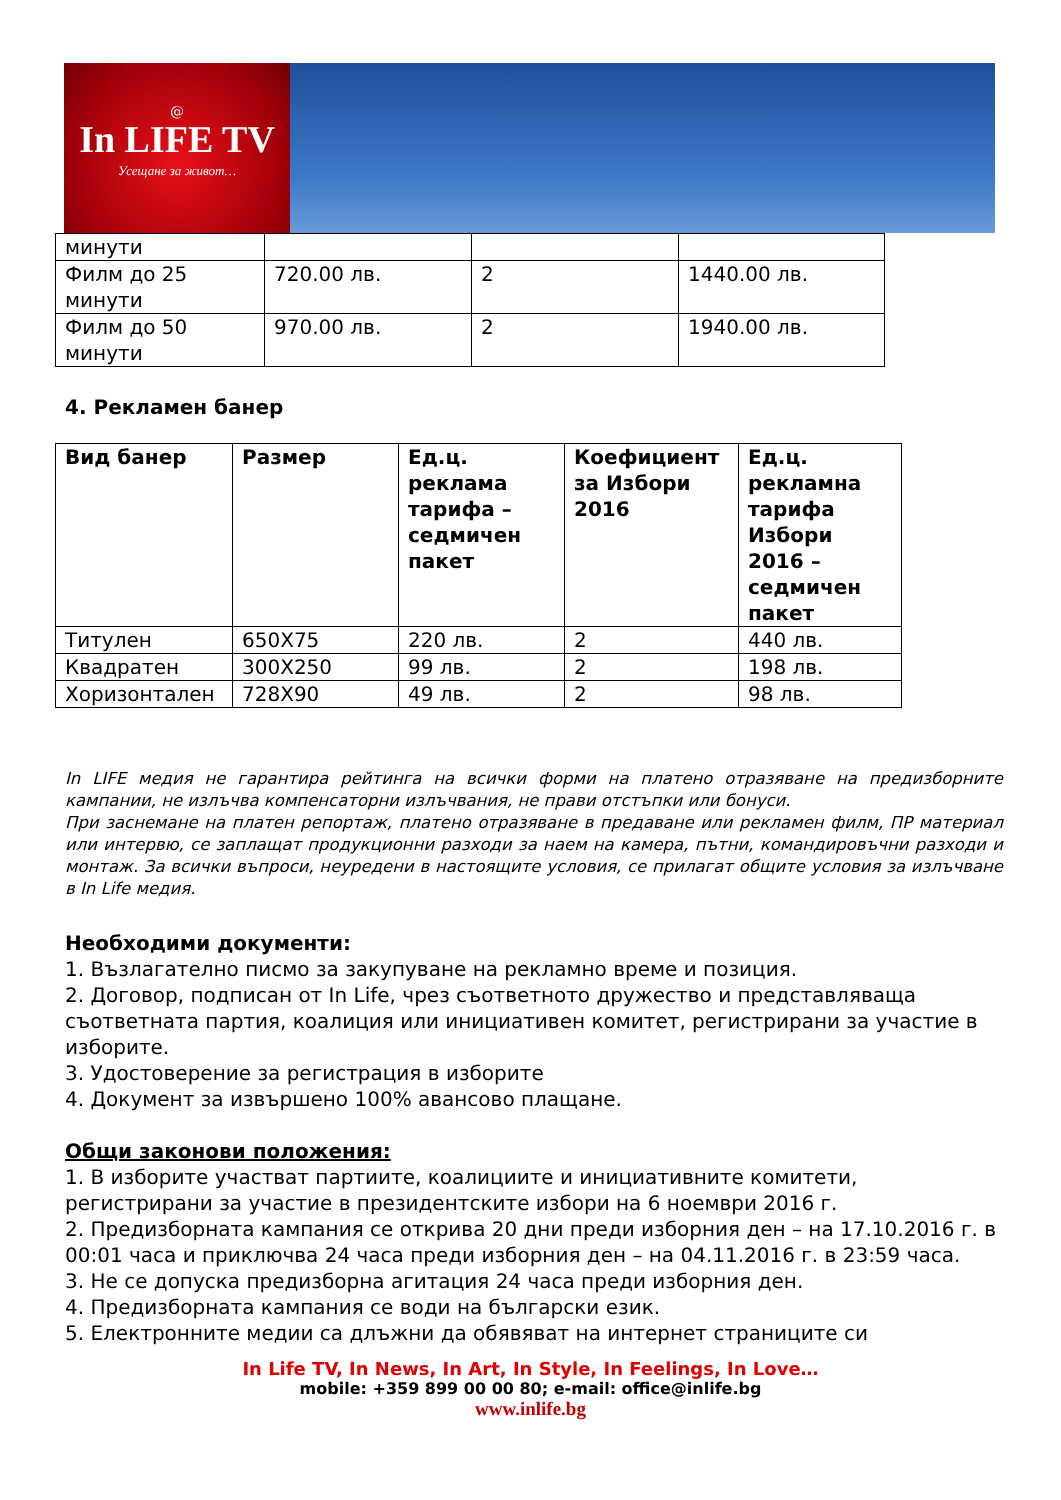@
In LIFE TV
Усещане за живот…
| минути | | | |
| Филм до 25 минути | 720.00 лв. | 2 | 1440.00 лв. |
| Филм до 50 минути | 970.00 лв. | 2 | 1940.00 лв. |
4. Рекламен банер
| Вид банер | Размер | Ед.ц. реклама тарифа – седмичен пакет | Коефициент за Избори 2016 | Ед.ц. рекламна тарифа Избори 2016 – седмичен пакет |
| --- | --- | --- | --- | --- |
| Титулен | 650X75 | 220 лв. | 2 | 440 лв. |
| Квадратен | 300X250 | 99 лв. | 2 | 198 лв. |
| Хоризонтален | 728X90 | 49 лв. | 2 | 98 лв. |
In LIFE медия не гарантира рейтинга на всички форми на платено отразяване на предизборните кампании, не излъчва компенсаторни излъчвания, не прави отстъпки или бонуси.
При заснемане на платен репортаж, платено отразяване в предаване или рекламен филм, ПР материал или интервю, се заплащат продукционни разходи за наем на камера, пътни, командировъчни разходи и монтаж. За всички въпроси, неуредени в настоящите условия, се прилагат общите условия за излъчване в In Life медия.
Необходими документи:
1. Възлагателно писмо за закупуване на рекламно време и позиция.
2. Договор, подписан от In Life, чрез съответното дружество и представляваща съответната партия, коалиция или инициативен комитет, регистрирани за участие в изборите.
3. Удостоверение за регистрация в изборите
4. Документ за извършено 100% авансово плащане.
Общи законови положения:
1. В изборите участват партиите, коалициите и инициативните комитети, регистрирани за участие в президентските избори на 6 ноември 2016 г.
2. Предизборната кампания се открива 20 дни преди изборния ден – на 17.10.2016 г. в 00:01 часа и приключва 24 часа преди изборния ден – на 04.11.2016 г. в 23:59 часа.
3. Не се допуска предизборна агитация 24 часа преди изборния ден.
4. Предизборната кампания се води на български език.
5. Електронните медии са длъжни да обявяват на интернет страниците си
In Life TV, In News, In Art, In Style, In Feelings, In Love…
mobile: +359 899 00 00 80; e-mail: office@inlife.bg
www.inlife.bg